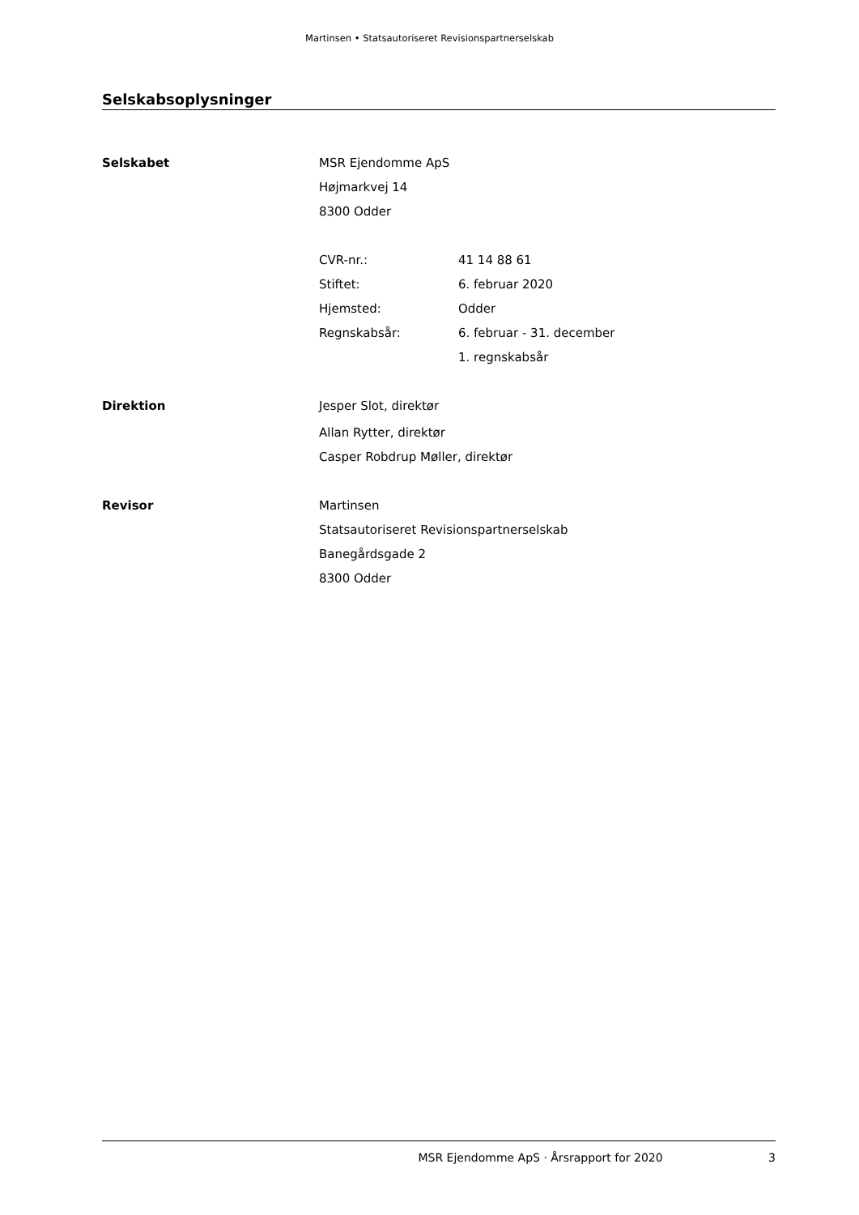Martinsen • Statsautoriseret Revisionspartnerselskab
Selskabsoplysninger
Selskabet
MSR Ejendomme ApS
Højmarkvej 14
8300 Odder
CVR-nr.: 41 14 88 61
Stiftet: 6. februar 2020
Hjemsted: Odder
Regnskabsår: 6. februar - 31. december
1. regnskabsår
Direktion
Jesper Slot, direktør
Allan Rytter, direktør
Casper Robdrup Møller, direktør
Revisor
Martinsen
Statsautoriseret Revisionspartnerselskab
Banegårdsgade 2
8300 Odder
MSR Ejendomme ApS · Årsrapport for 2020 3